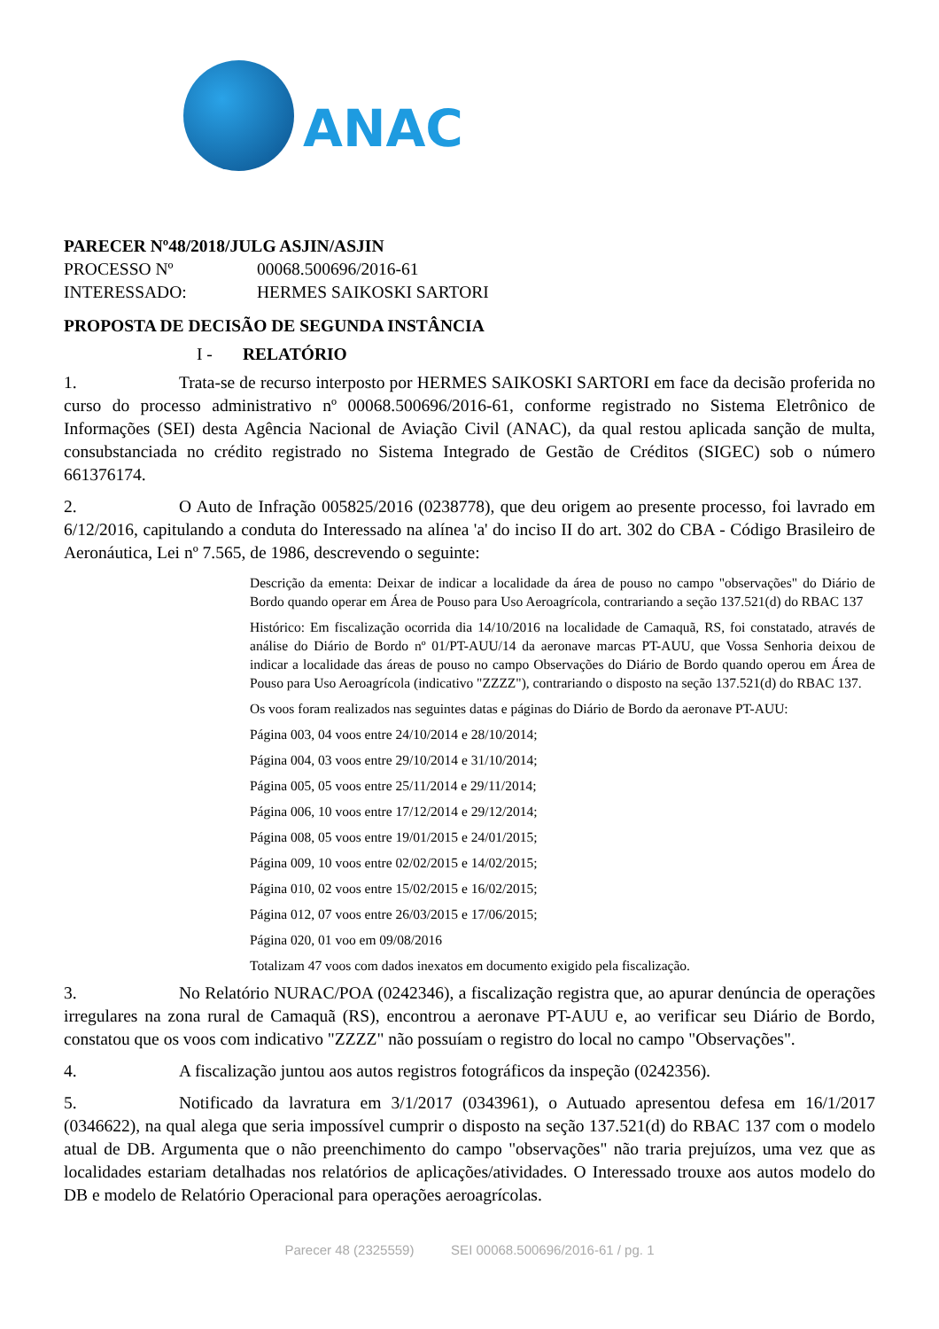ANAC
PARECER Nº 48/2018/JULG ASJIN/ASJIN
PROCESSO Nº 00068.500696/2016-61
INTERESSADO: HERMES SAIKOSKI SARTORI
PROPOSTA DE DECISÃO DE SEGUNDA INSTÂNCIA
I - RELATÓRIO
1. Trata-se de recurso interposto por HERMES SAIKOSKI SARTORI em face da decisão proferida no curso do processo administrativo nº 00068.500696/2016-61, conforme registrado no Sistema Eletrônico de Informações (SEI) desta Agência Nacional de Aviação Civil (ANAC), da qual restou aplicada sanção de multa, consubstanciada no crédito registrado no Sistema Integrado de Gestão de Créditos (SIGEC) sob o número 661376174.
2. O Auto de Infração 005825/2016 (0238778), que deu origem ao presente processo, foi lavrado em 6/12/2016, capitulando a conduta do Interessado na alínea 'a' do inciso II do art. 302 do CBA - Código Brasileiro de Aeronáutica, Lei nº 7.565, de 1986, descrevendo o seguinte:
Descrição da ementa: Deixar de indicar a localidade da área de pouso no campo "observações" do Diário de Bordo quando operar em Área de Pouso para Uso Aeroagrícola, contrariando a seção 137.521(d) do RBAC 137
Histórico: Em fiscalização ocorrida dia 14/10/2016 na localidade de Camaquã, RS, foi constatado, através de análise do Diário de Bordo nº 01/PT-AUU/14 da aeronave marcas PT-AUU, que Vossa Senhoria deixou de indicar a localidade das áreas de pouso no campo Observações do Diário de Bordo quando operou em Área de Pouso para Uso Aeroagrícola (indicativo "ZZZZ"), contrariando o disposto na seção 137.521(d) do RBAC 137.
Os voos foram realizados nas seguintes datas e páginas do Diário de Bordo da aeronave PT-AUU:
Página 003, 04 voos entre 24/10/2014 e 28/10/2014;
Página 004, 03 voos entre 29/10/2014 e 31/10/2014;
Página 005, 05 voos entre 25/11/2014 e 29/11/2014;
Página 006, 10 voos entre 17/12/2014 e 29/12/2014;
Página 008, 05 voos entre 19/01/2015 e 24/01/2015;
Página 009, 10 voos entre 02/02/2015 e 14/02/2015;
Página 010, 02 voos entre 15/02/2015 e 16/02/2015;
Página 012, 07 voos entre 26/03/2015 e 17/06/2015;
Página 020, 01 voo em 09/08/2016
Totalizam 47 voos com dados inexatos em documento exigido pela fiscalização.
3. No Relatório NURAC/POA (0242346), a fiscalização registra que, ao apurar denúncia de operações irregulares na zona rural de Camaquã (RS), encontrou a aeronave PT-AUU e, ao verificar seu Diário de Bordo, constatou que os voos com indicativo "ZZZZ" não possuíam o registro do local no campo "Observações".
4. A fiscalização juntou aos autos registros fotográficos da inspeção (0242356).
5. Notificado da lavratura em 3/1/2017 (0343961), o Autuado apresentou defesa em 16/1/2017 (0346622), na qual alega que seria impossível cumprir o disposto na seção 137.521(d) do RBAC 137 com o modelo atual de DB. Argumenta que o não preenchimento do campo "observações" não traria prejuízos, uma vez que as localidades estariam detalhadas nos relatórios de aplicações/atividades. O Interessado trouxe aos autos modelo do DB e modelo de Relatório Operacional para operações aeroagrícolas.
Parecer 48 (2325559) SEI 00068.500696/2016-61 / pg. 1